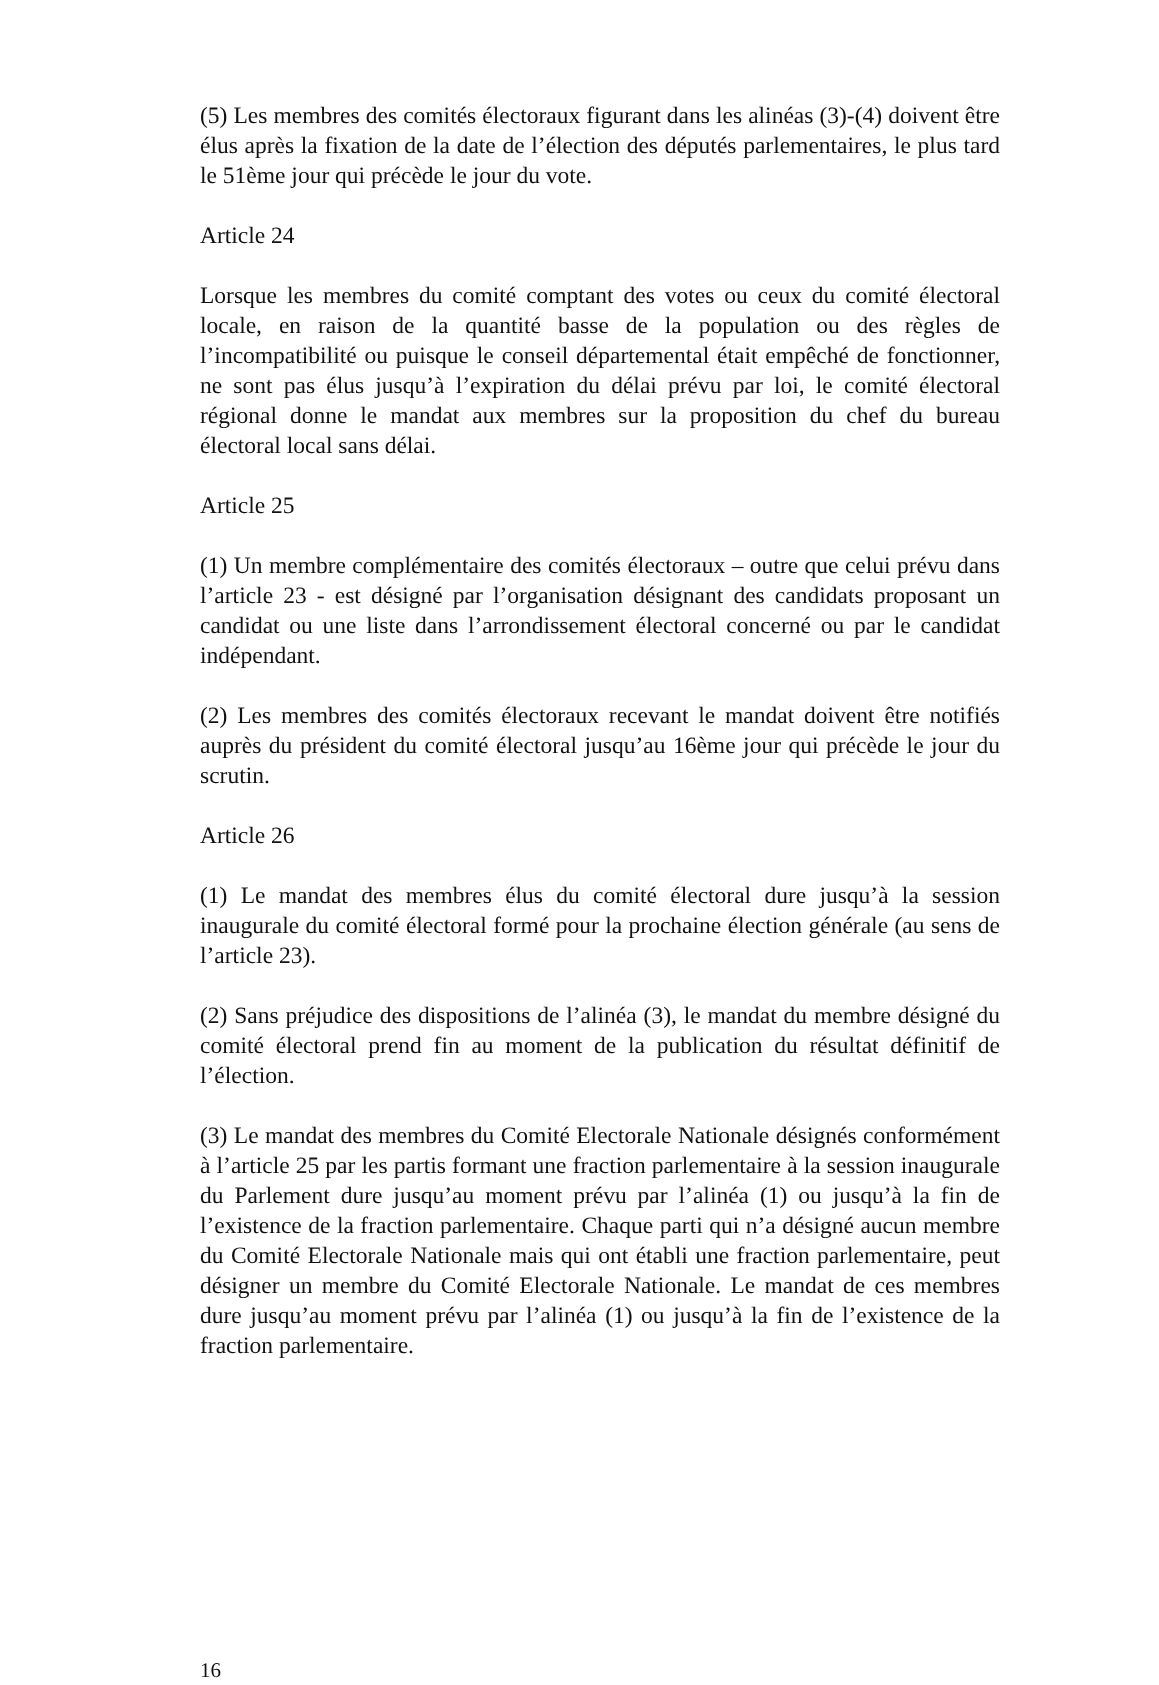(5) Les membres des comités électoraux figurant dans les alinéas (3)-(4) doivent être élus après la fixation de la date de l’élection des députés parlementaires, le plus tard le 51ème jour qui précède le jour du vote.
Article 24
Lorsque les membres du comité comptant des votes ou ceux du comité électoral locale, en raison de la quantité basse de la population ou des règles de l’incompatibilité ou puisque le conseil départemental était empêché de fonctionner, ne sont pas élus jusqu’à l’expiration du délai prévu par loi, le comité électoral régional donne le mandat aux membres sur la proposition du chef du bureau électoral local sans délai.
Article 25
(1) Un membre complémentaire des comités électoraux – outre que celui prévu dans l’article 23 - est désigné par l’organisation désignant des candidats proposant un candidat ou une liste dans l’arrondissement électoral concerné ou par le candidat indépendant.
(2) Les membres des comités électoraux recevant le mandat doivent être notifiés auprès du président du comité électoral jusqu’au 16ème jour qui précède le jour du scrutin.
Article 26
(1) Le mandat des membres élus du comité électoral dure jusqu’à la session inaugurale du comité électoral formé pour la prochaine élection générale (au sens de l’article 23).
(2) Sans préjudice des dispositions de l’alinéa (3), le mandat du membre désigné du comité électoral prend fin au moment de la publication du résultat définitif de l’élection.
(3) Le mandat des membres du Comité Electorale Nationale désignés conformément à l’article 25 par les partis formant une fraction parlementaire à la session inaugurale du Parlement dure jusqu’au moment prévu par l’alinéa (1) ou jusqu’à la fin de l’existence de la fraction parlementaire. Chaque parti qui n’a désigné aucun membre du Comité Electorale Nationale mais qui ont établi une fraction parlementaire, peut désigner un membre du Comité Electorale Nationale. Le mandat de ces membres dure jusqu’au moment prévu par l’alinéa (1) ou jusqu’à la fin de l’existence de la fraction parlementaire.
16